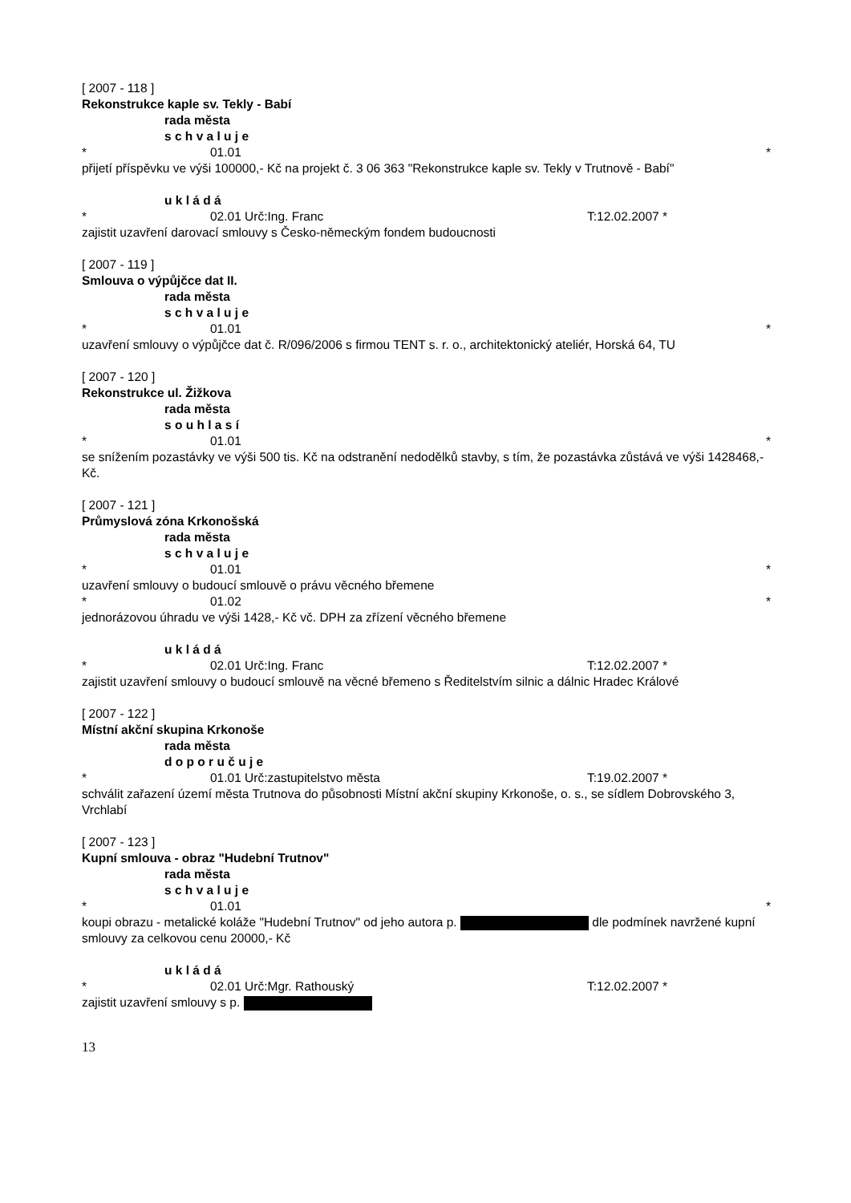[ 2007 - 118 ]
Rekonstrukce kaple sv. Tekly - Babí
rada města
s c h v a l u j e
* 01.01 *
přijetí příspěvku ve výši 100000,- Kč na projekt č. 3 06 363 "Rekonstrukce kaple sv. Tekly v Trutnově - Babí"
u k l á d á
* 02.01 Urč:Ing. Franc T:12.02.2007 *
zajistit uzavření darovací smlouvy s Česko-německým fondem budoucnosti
[ 2007 - 119 ]
Smlouva o výpůjčce dat II.
rada města
s c h v a l u j e
* 01.01 *
uzavření smlouvy o výpůjčce dat č. R/096/2006 s firmou TENT s. r. o., architektonický ateliér, Horská 64, TU
[ 2007 - 120 ]
Rekonstrukce ul. Žižkova
rada města
s o u h l a s í
* 01.01 *
se snížením pozastávky ve výši 500 tis. Kč na odstranění nedodělků stavby, s tím, že pozastávka zůstává ve výši 1428468,- Kč.
[ 2007 - 121 ]
Průmyslová zóna Krkonošská
rada města
s c h v a l u j e
* 01.01 *
uzavření smlouvy o budoucí smlouvě o právu věcného břemene
* 01.02 *
jednorázovou úhradu ve výši 1428,- Kč vč. DPH za zřízení věcného břemene
u k l á d á
* 02.01 Urč:Ing. Franc T:12.02.2007 *
zajistit uzavření smlouvy o budoucí smlouvě na věcné břemeno s Ředitelstvím silnic a dálnic Hradec Králové
[ 2007 - 122 ]
Místní akční skupina Krkonoše
rada města
d o p o r u č u j e
* 01.01 Urč:zastupitelstvo města T:19.02.2007 *
schválit zařazení území města Trutnova do působnosti Místní akční skupiny Krkonoše, o. s., se sídlem Dobrovského 3, Vrchlabí
[ 2007 - 123 ]
Kupní smlouva - obraz "Hudební Trutnov"
rada města
s c h v a l u j e
* 01.01 *
koupi obrazu - metalické koláže "Hudební Trutnov" od jeho autora p. dle podmínek navržené kupní smlouvy za celkovou cenu 20000,- Kč
u k l á d á
* 02.01 Urč:Mgr. Rathouský T:12.02.2007 *
zajistit uzavření smlouvy s p.
13